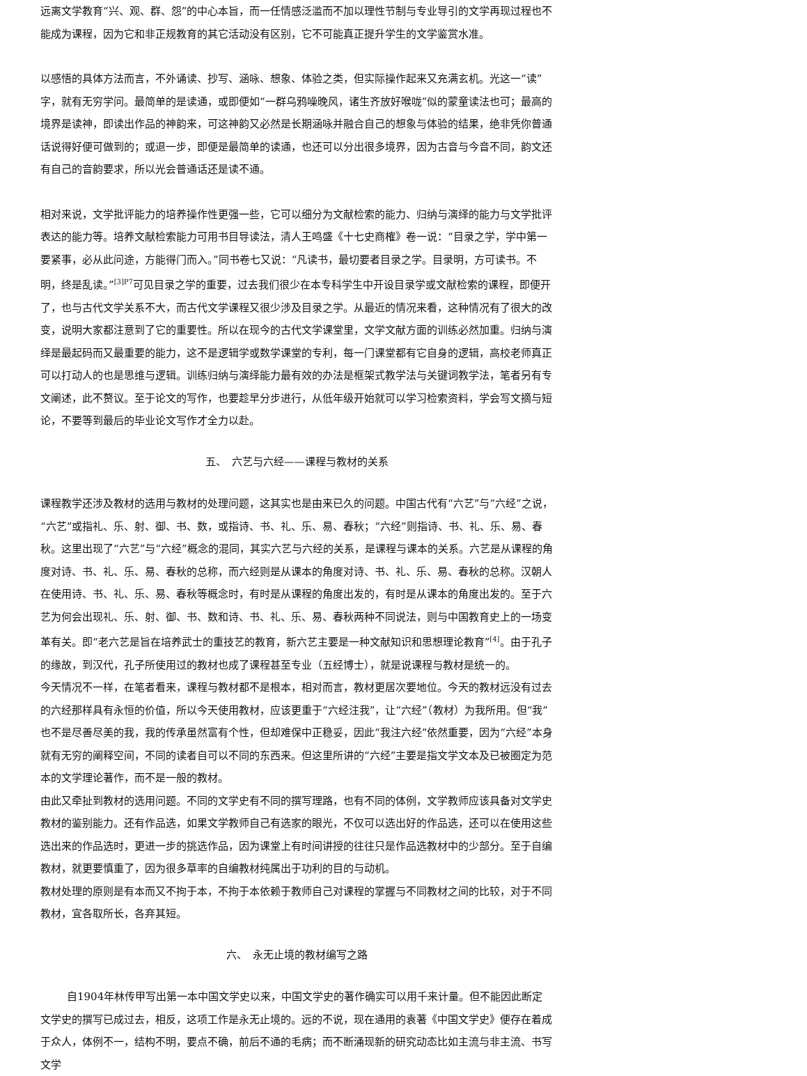远离文学教育“兴、观、群、怨”的中心本旨，而一任情感泛滥而不加以理性节制与专业导引的文学再现过程也不能成为课程，因为它和非正规教育的其它活动没有区别，它不可能真正提升学生的文学鉴赏水准。
以感悟的具体方法而言，不外诵读、抄写、涵咏、想象、体验之类，但实际操作起来又充满玄机。光这一“读”字，就有无穷学问。最简单的是读通，或即便如“一群乌鸦噪晚风，诸生齐放好喉咙”似的蒙童读法也可；最高的境界是读神，即读出作品的神韵来，可这神韵又必然是长期涵咏并融合自己的想象与体验的结果，绝非凭你普通话说得好便可做到的；或退一步，即便是最简单的读通，也还可以分出很多境界，因为古音与今音不同，韵文还有自己的音韵要求，所以光会普通话还是读不通。
相对来说，文学批评能力的培养操作性更强一些，它可以细分为文献检索的能力、归纳与演绎的能力与文学批评表达的能力等。培养文献检索能力可用书目导读法，清人王鸣盛《十七史商榷》卷一说：“目录之学，学中第一要紧事，必从此问途，方能得门而入。”同书卷七又说：“凡读书，最切要者目录之学。目录明，方可读书。不明，终是乱读。”<sup>[3]P7</sup>可见目录之学的重要，过去我们很少在本专科学生中开设目录学或文献检索的课程，即便开了，也与古代文学关系不大，而古代文学课程又很少涉及目录之学。从最近的情况来看，这种情况有了很大的改变，说明大家都注意到了它的重要性。所以在现今的古代文学课堂里，文学文献方面的训练必然加重。归纳与演绎是最起码而又最重要的能力，这不是逻辑学或数学课堂的专利，每一门课堂都有它自身的逻辑，高校老师真正可以打动人的也是思维与逻辑。训练归纳与演绎能力最有效的办法是框架式教学法与关键词教学法，笔者另有专文阐述，此不赘议。至于论文的写作，也要趁早分步进行，从低年级开始就可以学习检索资料，学会写文摘与短论，不要等到最后的毕业论文写作才全力以赴。
五、　六艺与六经——课程与教材的关系
课程教学还涉及教材的选用与教材的处理问题，这其实也是由来已久的问题。中国古代有“六艺”与“六经”之说，“六艺”或指礼、乐、射、御、书、数，或指诗、书、礼、乐、易、春秋；“六经”则指诗、书、礼、乐、易、春秋。这里出现了“六艺”与“六经”概念的混同，其实六艺与六经的关系，是课程与课本的关系。六艺是从课程的角度对诗、书、礼、乐、易、春秋的总称，而六经则是从课本的角度对诗、书、礼、乐、易、春秋的总称。汉朝人在使用诗、书、礼、乐、易、春秋等概念时，有时是从课程的角度出发的，有时是从课本的角度出发的。至于六艺为何会出现礼、乐、射、御、书、数和诗、书、礼、乐、易、春秋两种不同说法，则与中国教育史上的一场变革有关。即“老六艺是旨在培养武士的重技艺的教育，新六艺主要是一种文献知识和思想理论教育”<sup>[4]</sup>。由于孔子的缘故，到汉代，孔子所使用过的教材也成了课程甚至专业（五经博士），就是说课程与教材是统一的。
今天情况不一样，在笔者看来，课程与教材都不是根本，相对而言，教材更居次要地位。今天的教材远没有过去的六经那样具有永恒的价值，所以今天使用教材，应该更重于“六经注我”，让“六经”（教材）为我所用。但“我”也不是尽善尽美的我，我的传承虽然富有个性，但却难保中正稳妥，因此“我注六经”依然重要，因为“六经”本身就有无穷的阐释空间，不同的读者自可以不同的东西来。但这里所讲的“六经”主要是指文学文本及已被圈定为范本的文学理论著作，而不是一般的教材。
由此又牵扯到教材的选用问题。不同的文学史有不同的撰写理路，也有不同的体例，文学教师应该具备对文学史教材的鉴别能力。还有作品选，如果文学教师自己有选家的眼光，不仅可以选出好的作品选，还可以在使用这些选出来的作品选时，更进一步的挑选作品，因为课堂上有时间讲授的往往只是作品选教材中的少部分。至于自编教材，就更要慎重了，因为很多草率的自编教材纯属出于功利的目的与动机。
教材处理的原则是有本而又不拘于本，不拘于本依赖于教师自己对课程的掌握与不同教材之间的比较，对于不同教材，宜各取所长，各弃其短。
六、　永无止境的教材编写之路
自1904年林传甲写出第一本中国文学史以来，中国文学史的著作确实可以用千来计量。但不能因此断定文学史的撰写已成过去，相反，这项工作是永无止境的。远的不说，现在通用的袁著《中国文学史》便存在着成于众人，体例不一，结构不明，要点不确，前后不通的毛病；而不断涌现新的研究动态比如主流与非主流、书写文学